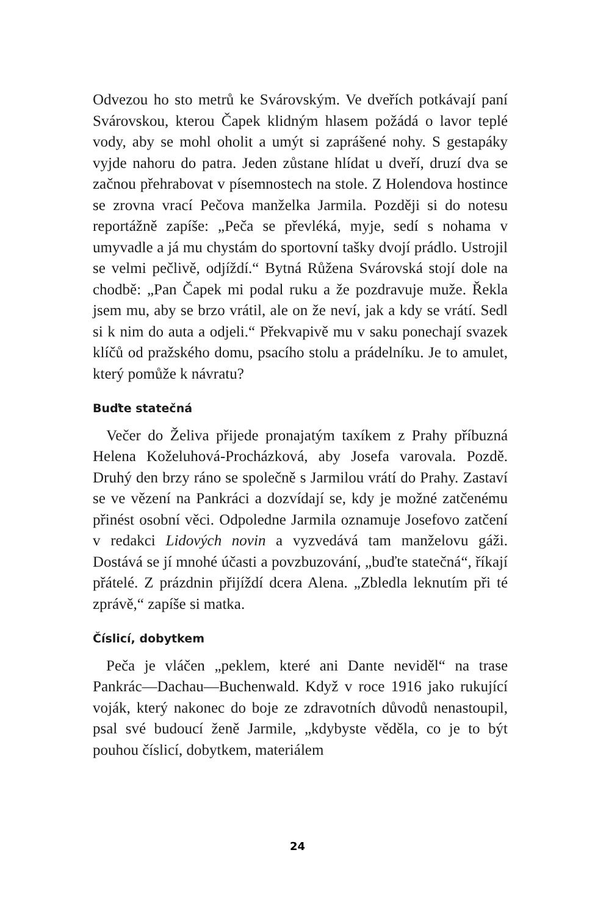Odvezou ho sto metrů ke Svárovským. Ve dveřích potkávají paní Svárovskou, kterou Čapek klidným hlasem požádá o lavor teplé vody, aby se mohl oholit a umýt si zaprášené nohy. S gestapáky vyjde nahoru do patra. Jeden zůstane hlídat u dveří, druzí dva se začnou přehrabovat v písemnostech na stole. Z Holendova hostince se zrovna vrací Pečova manželka Jarmila. Později si do notesu reportážně zapíše: „Peča se převléká, myje, sedí s nohama v umyvadle a já mu chystám do sportovní tašky dvojí prádlo. Ustrojil se velmi pečlivě, odjíždí.“ Bytná Růžena Svárovská stojí dole na chodbě: „Pan Čapek mi podal ruku a že pozdravuje muže. Řekla jsem mu, aby se brzo vrátil, ale on že neví, jak a kdy se vrátí. Sedl si k nim do auta a odjeli.“ Překvapivě mu v saku ponechají svazek klíčů od pražského domu, psacího stolu a prádelníku. Je to amulet, který pomůže k návratu?
Buďte statečná
Večer do Želiva přijede pronajatým taxíkem z Prahy příbuzná Helena Koželuhová-Procházková, aby Josefa varovala. Pozdě. Druhý den brzy ráno se společně s Jarmilou vrátí do Prahy. Zastaví se ve vězení na Pankráci a dozvídají se, kdy je možné zatčenému přinést osobní věci. Odpoledne Jarmila oznamuje Josefovo zatčení v redakci Lidových novin a vyzvedává tam manželovu gáži. Dostává se jí mnohé účasti a povzbuzování, „buďte statečná“, říkají přátelé. Z prázdnin přijíždí dcera Alena. „Zbledla leknutím při té zprávě,“ zapíše si matka.
Číslicí, dobytkem
Peča je vláčen „peklem, které ani Dante neviděl“ na trase Pankrác—Dachau—Buchenwald. Když v roce 1916 jako rukující voják, který nakonec do boje ze zdravotních důvodů nenastoupil, psal své budoucí ženě Jarmile, „kdybyste věděla, co je to být pouhou číslicí, dobytkem, materiálem
24